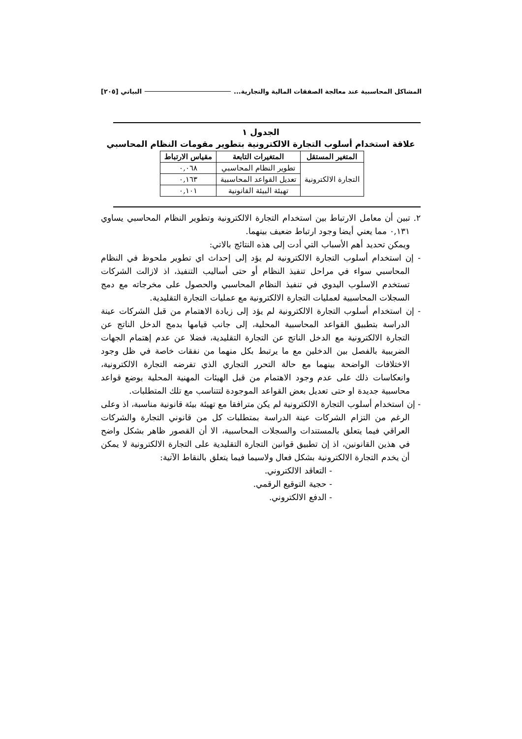المشاكل المحاسبية عند معالجة الصفقات المالية والتجارية... البياتي [٢٠٥]
الجدول ١
علاقة استخدام أسلوب التجارة الالكترونية بتطوير مقومات النظام المحاسبي
| المتغير المستقل | المتغيرات التابعة | مقياس الارتباط |
| --- | --- | --- |
| التجارة الالكترونية | تطوير النظام المحاسبي | ٠,٠٦٨ |
| | تعديل القواعد المحاسبية | ٠,١٦٣ |
| | تهيئة البيئة القانونية | ٠,١٠١ |
٢. تبين أن معامل الارتباط بين استخدام التجارة الالكترونية وتطوير النظام المحاسبي يساوي ٠,١٣١ مما يعني أيضا وجود ارتباط ضعيف بينهما.
ويمكن تحديد أهم الأسباب التي أدت إلى هذه النتائج بالاتي:
- إن استخدام أسلوب التجارة الالكترونية لم يؤد إلى إحداث اي تطوير ملحوظ في النظام المحاسبي سواء في مراحل تنفيذ النظام أو حتى أساليب التنفيذ، اذ لازالت الشركات تستخدم الاسلوب اليدوي في تنفيذ النظام المحاسبي والحصول على مخرجاته مع دمج السجلات المحاسبية لعمليات التجارة الالكترونية مع عمليات التجارة التقليدية.
- إن استخدام أسلوب التجارة الالكترونية لم يؤد إلى زيادة الاهتمام من قبل الشركات عينة الدراسة بتطبيق القواعد المحاسبية المحلية، إلى جانب قيامها بدمج الدخل الناتج عن التجارة الالكترونية مع الدخل الناتج عن التجارة التقليدية، فضلا عن عدم إهتمام الجهات الضريبية بالفصل بين الدخلين مع ما يرتبط بكل منهما من نفقات خاصة في ظل وجود الاختلافات الواضحة بينهما مع حالة التحرر التجاري الذي تفرضه التجارة الالكترونية، وانعكاسات ذلك على عدم وجود الاهتمام من قبل الهيئات المهنية المحلية بوضع قواعد محاسبية جديدة او حتى تعديل بعض القواعد الموجودة لتتناسب مع تلك المتطلبات.
- إن استخدام أسلوب التجارة الالكترونية لم يكن مترافقا مع تهيئة بيئة قانونية مناسبة، اذ وعلى الرغم من التزام الشركات عينة الدراسة بمتطلبات كل من قانوني التجارة والشركات العراقي فيما يتعلق بالمستندات والسجلات المحاسبية، الا أن القصور ظاهر بشكل واضح في هذين القانونين، اذ إن تطبيق قوانين التجارة التقليدية على التجارة الالكترونية لا يمكن أن يخدم التجارة الالكترونية بشكل فعال ولاسيما فيما يتعلق بالنقاط الآتية:
- التعاقد الالكتروني.
- حجية التوقيع الرقمي.
- الدفع الالكتروني.